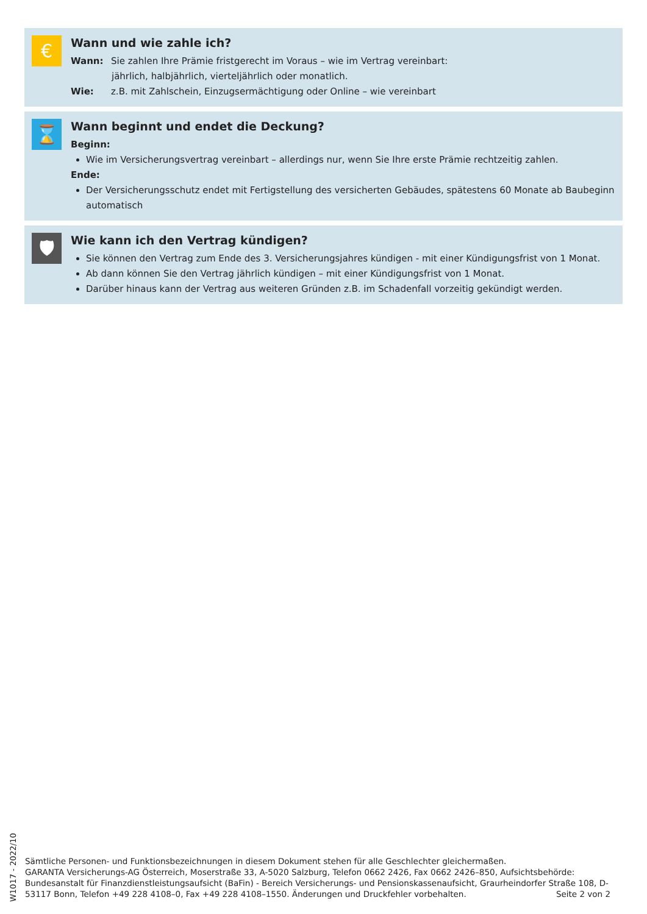€
Wann und wie zahle ich?
Wann: Sie zahlen Ihre Prämie fristgerecht im Voraus – wie im Vertrag vereinbart:
jährlich, halbjährlich, vierteljährlich oder monatlich.
Wie: z.B. mit Zahlschein, Einzugsermächtigung oder Online – wie vereinbart
⌛
Wann beginnt und endet die Deckung?
Beginn:
Wie im Versicherungsvertrag vereinbart – allerdings nur, wenn Sie Ihre erste Prämie rechtzeitig zahlen.
Ende:
Der Versicherungsschutz endet mit Fertigstellung des versicherten Gebäudes, spätestens 60 Monate ab Baubeginn automatisch
🛡
Wie kann ich den Vertrag kündigen?
Sie können den Vertrag zum Ende des 3. Versicherungsjahres kündigen - mit einer Kündigungsfrist von 1 Monat.
Ab dann können Sie den Vertrag jährlich kündigen – mit einer Kündigungsfrist von 1 Monat.
Darüber hinaus kann der Vertrag aus weiteren Gründen z.B. im Schadenfall vorzeitig gekündigt werden.
W1017 - 2022/10
Sämtliche Personen- und Funktionsbezeichnungen in diesem Dokument stehen für alle Geschlechter gleichermaßen.
GARANTA Versicherungs-AG Österreich, Moserstraße 33, A-5020 Salzburg, Telefon 0662 2426, Fax 0662 2426–850, Aufsichtsbehörde: Bundesanstalt für Finanzdienstleistungsaufsicht (BaFin) - Bereich Versicherungs- und Pensionskassenaufsicht, Graurheindorfer Straße 108, D-53117 Bonn, Telefon +49 228 4108–0, Fax +49 228 4108–1550. Änderungen und Druckfehler vorbehalten. Seite 2 von 2